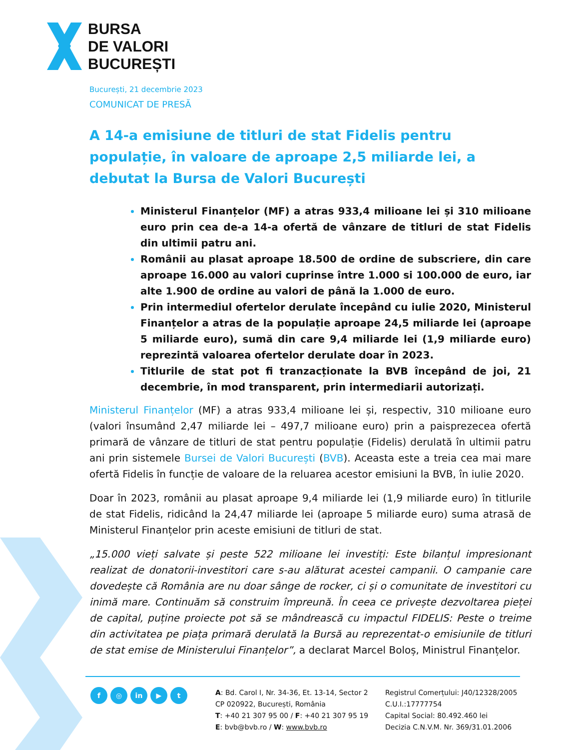BURSA
DE VALORI
BUCUREȘTI
București, 21 decembrie 2023
COMUNICAT DE PRESĂ
A 14-a emisiune de titluri de stat Fidelis pentru populație, în valoare de aproape 2,5 miliarde lei, a debutat la Bursa de Valori București
Ministerul Finanțelor (MF) a atras 933,4 milioane lei și 310 milioane euro prin cea de-a 14-a ofertă de vânzare de titluri de stat Fidelis din ultimii patru ani.
Românii au plasat aproape 18.500 de ordine de subscriere, din care aproape 16.000 au valori cuprinse între 1.000 si 100.000 de euro, iar alte 1.900 de ordine au valori de până la 1.000 de euro.
Prin intermediul ofertelor derulate începând cu iulie 2020, Ministerul Finanțelor a atras de la populație aproape 24,5 miliarde lei (aproape 5 miliarde euro), sumă din care 9,4 miliarde lei (1,9 miliarde euro) reprezintă valoarea ofertelor derulate doar în 2023.
Titlurile de stat pot fi tranzacționate la BVB începând de joi, 21 decembrie, în mod transparent, prin intermediarii autorizați.
Ministerul Finanțelor (MF) a atras 933,4 milioane lei și, respectiv, 310 milioane euro (valori însumând 2,47 miliarde lei – 497,7 milioane euro) prin a paisprezecea ofertă primară de vânzare de titluri de stat pentru populație (Fidelis) derulată în ultimii patru ani prin sistemele Bursei de Valori București (BVB). Aceasta este a treia cea mai mare ofertă Fidelis în funcție de valoare de la reluarea acestor emisiuni la BVB, în iulie 2020.
Doar în 2023, românii au plasat aproape 9,4 miliarde lei (1,9 miliarde euro) în titlurile de stat Fidelis, ridicând la 24,47 miliarde lei (aproape 5 miliarde euro) suma atrasă de Ministerul Finanțelor prin aceste emisiuni de titluri de stat.
„15.000 vieți salvate și peste 522 milioane lei investiți: Este bilanțul impresionant realizat de donatorii-investitori care s-au alăturat acestei campanii. O campanie care dovedește că România are nu doar sânge de rocker, ci și o comunitate de investitori cu inimă mare. Continuăm să construim împreună. În ceea ce privește dezvoltarea pieței de capital, puține proiecte pot să se mândrească cu impactul FIDELIS: Peste o treime din activitatea pe piața primară derulată la Bursă au reprezentat-o emisiunile de titluri de stat emise de Ministerului Finanțelor”, a declarat Marcel Boloș, Ministrul Finanțelor.
f ◎ in ▶ t
A: Bd. Carol I, Nr. 34-36, Et. 13-14, Sector 2
CP 020922, București, România
T: +40 21 307 95 00 / F: +40 21 307 95 19
E: bvb@bvb.ro / W: www.bvb.ro
Registrul Comerțului: J40/12328/2005
C.U.I.:17777754
Capital Social: 80.492.460 lei
Decizia C.N.V.M. Nr. 369/31.01.2006